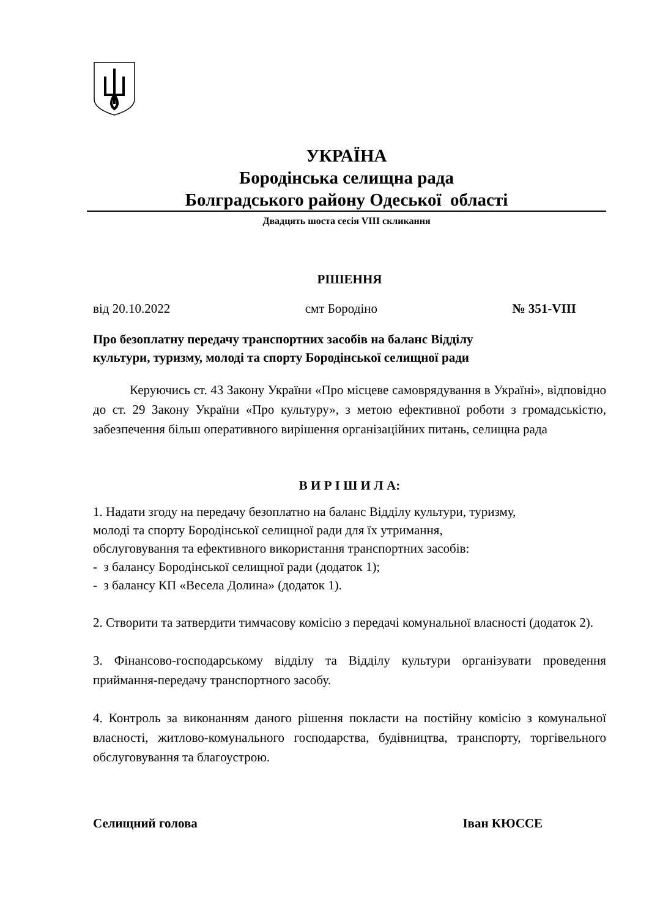УКРАЇНА
Бородінська селищна рада
Болградського району Одеської області
Двадцять шоста сесія VIII скликання
РІШЕННЯ
від 20.10.2022 смт Бородіно № 351-VIII
Про безоплатну передачу транспортних засобів на баланс Відділу
культури, туризму, молоді та спорту Бородінської селищної ради
Керуючись ст. 43 Закону України «Про місцеве самоврядування в Україні», відповідно до ст. 29 Закону України «Про культуру», з метою ефективної роботи з громадськістю, забезпечення більш оперативного вирішення організаційних питань, селищна рада
В И Р І Ш И Л А:
1. Надати згоду на передачу безоплатно на баланс Відділу культури, туризму,
молоді та спорту Бородінської селищної ради для їх утримання,
обслуговування та ефективного використання транспортних засобів:
- з балансу Бородінської селищної ради (додаток 1);
- з балансу КП «Весела Долина» (додаток 1).
2. Створити та затвердити тимчасову комісію з передачі комунальної власності (додаток 2).
3. Фінансово-господарському відділу та Відділу культури організувати проведення приймання-передачу транспортного засобу.
4. Контроль за виконанням даного рішення покласти на постійну комісію з комунальної власності, житлово-комунального господарства, будівництва, транспорту, торгівельного обслуговування та благоустрою.
Селищний голова Іван КЮССЕ